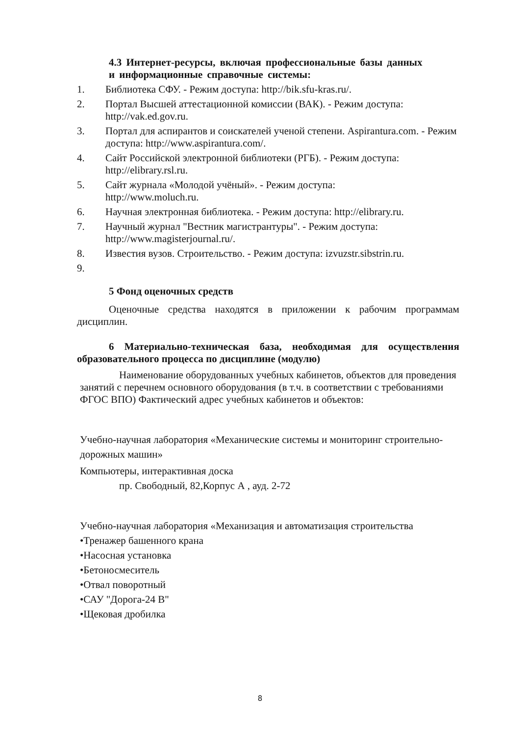4.3 Интернет-ресурсы, включая профессиональные базы данных
и информационные справочные системы:
1. Библиотека СФУ. - Режим доступа: http://bik.sfu-kras.ru/.
2. Портал Высшей аттестационной комиссии (ВАК). - Режим доступа: http://vak.ed.gov.ru.
3. Портал для аспирантов и соискателей ученой степени. Aspirantura.com. - Режим доступа: http://www.aspirantura.com/.
4. Сайт Российской электронной библиотеки (РГБ). - Режим доступа: http://elibrary.rsl.ru.
5. Сайт журнала «Молодой учёный». - Режим доступа:
http://www.moluch.ru.
6. Научная электронная библиотека. - Режим доступа: http://elibrary.ru.
7. Научный журнал "Вестник магистрантуры". - Режим доступа:
http://www.magisterjournal.ru/.
8. Известия вузов. Строительство. - Режим доступа: izvuzstr.sibstrin.ru.
9.
5 Фонд оценочных средств
Оценочные средства находятся в приложении к рабочим программам дисциплин.
6 Материально-техническая база, необходимая для осуществления образовательного процесса по дисциплине (модулю)
Наименование оборудованных учебных кабинетов, объектов для проведения занятий с перечнем основного оборудования (в т.ч. в соответствии с требованиями ФГОС ВПО) Фактический адрес учебных кабинетов и объектов:
Учебно-научная лаборатория «Механические системы и мониторинг строительно-дорожных машин»
Компьютеры, интерактивная доска
пр. Свободный, 82,Корпус А , ауд. 2-72
Учебно-научная лаборатория «Механизация и автоматизация строительства
•Тренажер башенного крана
•Насосная установка
•Бетоносмеситель
•Отвал поворотный
•САУ "Дорога-24 В"
•Щековая дробилка
8